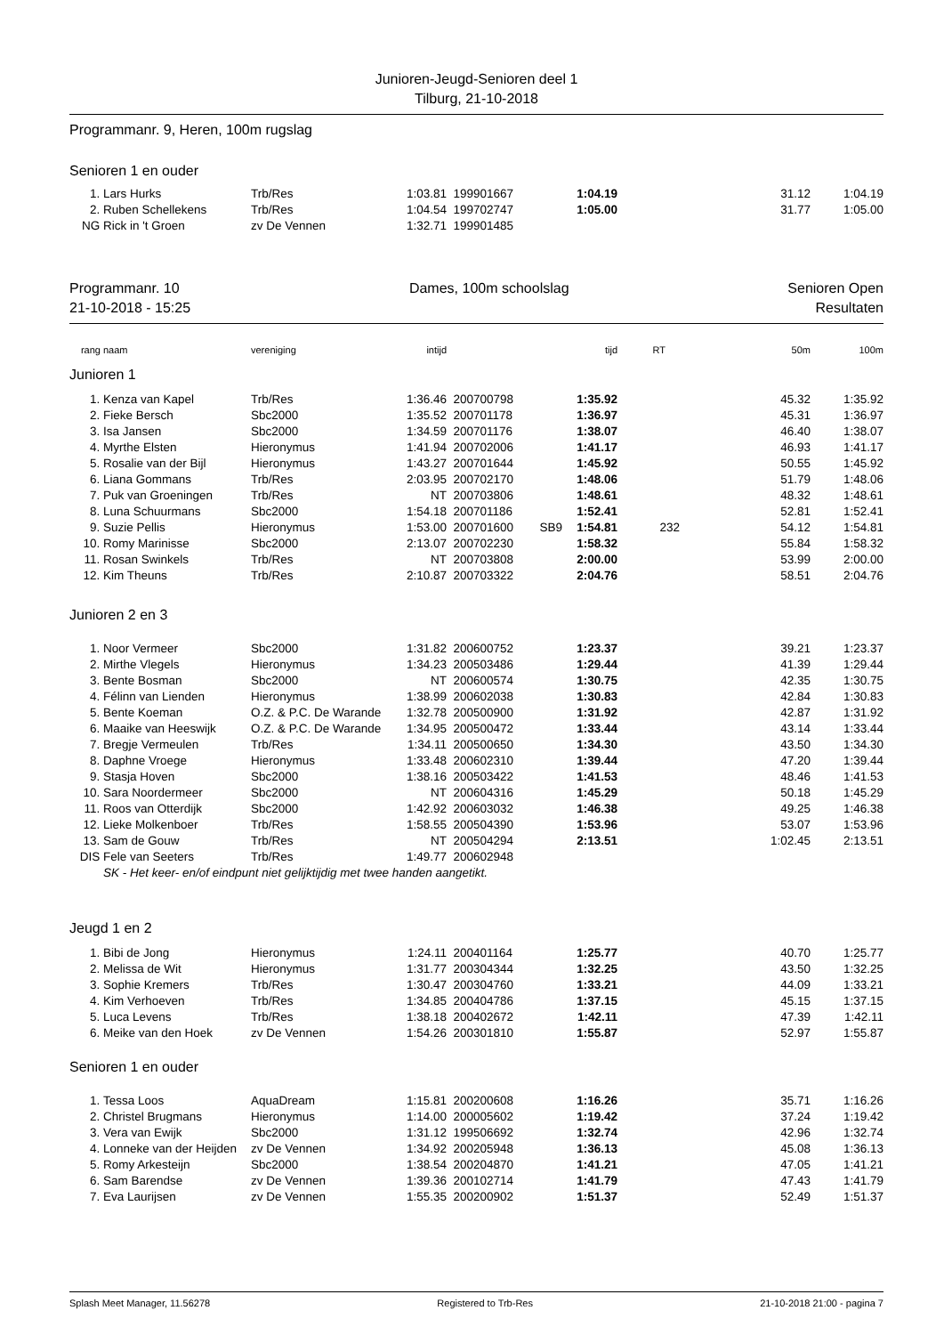Junioren-Jeugd-Senioren deel 1
Tilburg, 21-10-2018
Programmanr. 9, Heren, 100m rugslag
Senioren 1 en ouder
| 1. | Lars Hurks | Trb/Res | 1:03.81 | 199901667 | | 1:04.19 | | 31.12 | 1:04.19 |
| 2. | Ruben Schellekens | Trb/Res | 1:04.54 | 199702747 | | 1:05.00 | | 31.77 | 1:05.00 |
| NG | Rick in 't Groen | zv De Vennen | 1:32.71 | 199901485 | | | | | |
Programmanr. 10
21-10-2018 - 15:25 Dames, 100m schoolslag Senioren Open
Resultaten
| rang | naam | vereniging | intijd | | | tijd | RT | 50m | 100m |
| --- | --- | --- | --- | --- | --- | --- | --- | --- | --- |
| Junioren 1 | | | | | | | | | |
| 1. | Kenza van Kapel | Trb/Res | 1:36.46 | 200700798 | | 1:35.92 | | 45.32 | 1:35.92 |
| 2. | Fieke Bersch | Sbc2000 | 1:35.52 | 200701178 | | 1:36.97 | | 45.31 | 1:36.97 |
| 3. | Isa Jansen | Sbc2000 | 1:34.59 | 200701176 | | 1:38.07 | | 46.40 | 1:38.07 |
| 4. | Myrthe Elsten | Hieronymus | 1:41.94 | 200702006 | | 1:41.17 | | 46.93 | 1:41.17 |
| 5. | Rosalie van der Bijl | Hieronymus | 1:43.27 | 200701644 | | 1:45.92 | | 50.55 | 1:45.92 |
| 6. | Liana Gommans | Trb/Res | 2:03.95 | 200702170 | | 1:48.06 | | 51.79 | 1:48.06 |
| 7. | Puk van Groeningen | Trb/Res | NT | 200703806 | | 1:48.61 | | 48.32 | 1:48.61 |
| 8. | Luna Schuurmans | Sbc2000 | 1:54.18 | 200701186 | | 1:52.41 | | 52.81 | 1:52.41 |
| 9. | Suzie Pellis | Hieronymus | 1:53.00 | 200701600 | SB9 | 1:54.81 | 232 | 54.12 | 1:54.81 |
| 10. | Romy Marinisse | Sbc2000 | 2:13.07 | 200702230 | | 1:58.32 | | 55.84 | 1:58.32 |
| 11. | Rosan Swinkels | Trb/Res | NT | 200703808 | | 2:00.00 | | 53.99 | 2:00.00 |
| 12. | Kim Theuns | Trb/Res | 2:10.87 | 200703322 | | 2:04.76 | | 58.51 | 2:04.76 |
| Junioren 2 en 3 | | | | | | | | | |
| 1. | Noor Vermeer | Sbc2000 | 1:31.82 | 200600752 | | 1:23.37 | | 39.21 | 1:23.37 |
| 2. | Mirthe Vlegels | Hieronymus | 1:34.23 | 200503486 | | 1:29.44 | | 41.39 | 1:29.44 |
| 3. | Bente Bosman | Sbc2000 | NT | 200600574 | | 1:30.75 | | 42.35 | 1:30.75 |
| 4. | Félinn van Lienden | Hieronymus | 1:38.99 | 200602038 | | 1:30.83 | | 42.84 | 1:30.83 |
| 5. | Bente Koeman | O.Z. & P.C. De Warande | 1:32.78 | 200500900 | | 1:31.92 | | 42.87 | 1:31.92 |
| 6. | Maaike van Heeswijk | O.Z. & P.C. De Warande | 1:34.95 | 200500472 | | 1:33.44 | | 43.14 | 1:33.44 |
| 7. | Bregje Vermeulen | Trb/Res | 1:34.11 | 200500650 | | 1:34.30 | | 43.50 | 1:34.30 |
| 8. | Daphne Vroege | Hieronymus | 1:33.48 | 200602310 | | 1:39.44 | | 47.20 | 1:39.44 |
| 9. | Stasja Hoven | Sbc2000 | 1:38.16 | 200503422 | | 1:41.53 | | 48.46 | 1:41.53 |
| 10. | Sara Noordermeer | Sbc2000 | NT | 200604316 | | 1:45.29 | | 50.18 | 1:45.29 |
| 11. | Roos van Otterdijk | Sbc2000 | 1:42.92 | 200603032 | | 1:46.38 | | 49.25 | 1:46.38 |
| 12. | Lieke Molkenboer | Trb/Res | 1:58.55 | 200504390 | | 1:53.96 | | 53.07 | 1:53.96 |
| 13. | Sam de Gouw | Trb/Res | NT | 200504294 | | 2:13.51 | | 1:02.45 | 2:13.51 |
| DIS | Fele van Seeters | Trb/Res | 1:49.77 | 200602948 | | | | | |
| | SK - Het keer- en/of eindpunt niet gelijktijdig met twee handen aangetikt. | | | | | | | | |
| Jeugd 1 en 2 | | | | | | | | | |
| 1. | Bibi de Jong | Hieronymus | 1:24.11 | 200401164 | | 1:25.77 | | 40.70 | 1:25.77 |
| 2. | Melissa de Wit | Hieronymus | 1:31.77 | 200304344 | | 1:32.25 | | 43.50 | 1:32.25 |
| 3. | Sophie Kremers | Trb/Res | 1:30.47 | 200304760 | | 1:33.21 | | 44.09 | 1:33.21 |
| 4. | Kim Verhoeven | Trb/Res | 1:34.85 | 200404786 | | 1:37.15 | | 45.15 | 1:37.15 |
| 5. | Luca Levens | Trb/Res | 1:38.18 | 200402672 | | 1:42.11 | | 47.39 | 1:42.11 |
| 6. | Meike van den Hoek | zv De Vennen | 1:54.26 | 200301810 | | 1:55.87 | | 52.97 | 1:55.87 |
| Senioren 1 en ouder | | | | | | | | | |
| 1. | Tessa Loos | AquaDream | 1:15.81 | 200200608 | | 1:16.26 | | 35.71 | 1:16.26 |
| 2. | Christel Brugmans | Hieronymus | 1:14.00 | 200005602 | | 1:19.42 | | 37.24 | 1:19.42 |
| 3. | Vera van Ewijk | Sbc2000 | 1:31.12 | 199506692 | | 1:32.74 | | 42.96 | 1:32.74 |
| 4. | Lonneke van der Heijden | zv De Vennen | 1:34.92 | 200205948 | | 1:36.13 | | 45.08 | 1:36.13 |
| 5. | Romy Arkesteijn | Sbc2000 | 1:38.54 | 200204870 | | 1:41.21 | | 47.05 | 1:41.21 |
| 6. | Sam Barendse | zv De Vennen | 1:39.36 | 200102714 | | 1:41.79 | | 47.43 | 1:41.79 |
| 7. | Eva Laurijsen | zv De Vennen | 1:55.35 | 200200902 | | 1:51.37 | | 52.49 | 1:51.37 |
Splash Meet Manager, 11.56278 Registered to Trb-Res 21-10-2018 21:00 - pagina 7